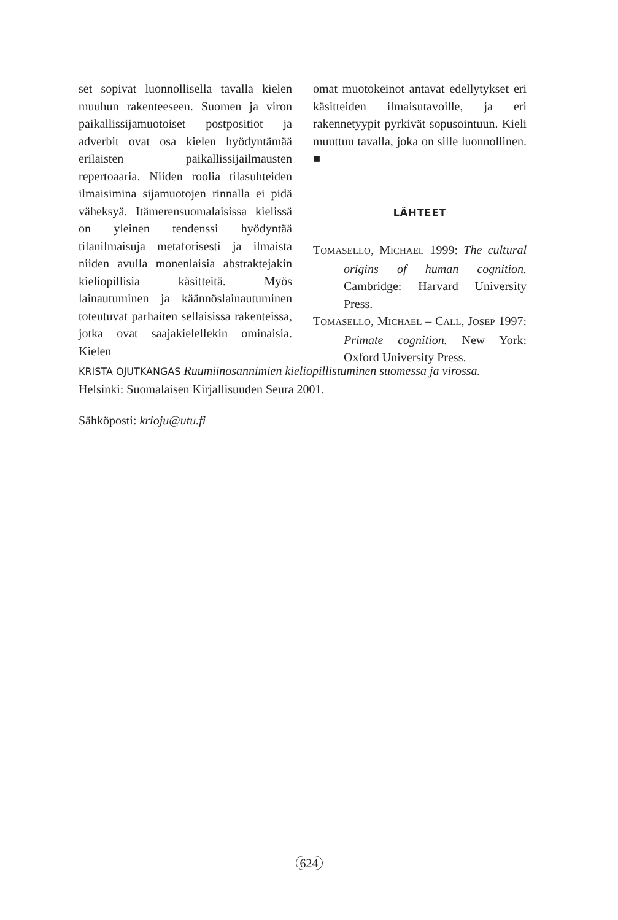set sopivat luonnollisella tavalla kielen muuhun rakenteeseen. Suomen ja viron paikallissijamuotoiset postpositiot ja adverbit ovat osa kielen hyödyntämää erilaisten paikallissijailmausten repertoaaria. Niiden roolia tilasuhteiden ilmaisimina sijamuotojen rinnalla ei pidä väheksyä. Itämerensuomalaisissa kielissä on yleinen tendenssi hyödyntää tilanilmaisuja metaforisesti ja ilmaista niiden avulla monenlaisia abstraktejakin kieliopillisia käsitteitä. Myös lainautuminen ja käännöslainautuminen toteutuvat parhaiten sellaisissa rakenteissa, jotka ovat saajakielellekin ominaisia. Kielen
omat muotokeinot antavat edellytykset eri käsitteiden ilmaisutavoille, ja eri rakennetyypit pyrkivät sopusointuun. Kieli muuttuu tavalla, joka on sille luonnollinen. ■
LÄHTEET
TOMASELLO, MICHAEL 1999: The cultural origins of human cognition. Cambridge: Harvard University Press.
TOMASELLO, MICHAEL – CALL, JOSEP 1997: Primate cognition. New York: Oxford University Press.
KRISTA OJUTKANGAS Ruumiinosannimien kieliopillistuminen suomessa ja virossa. Helsinki: Suomalaisen Kirjallisuuden Seura 2001.
Sähköposti: krioju@utu.fi
624